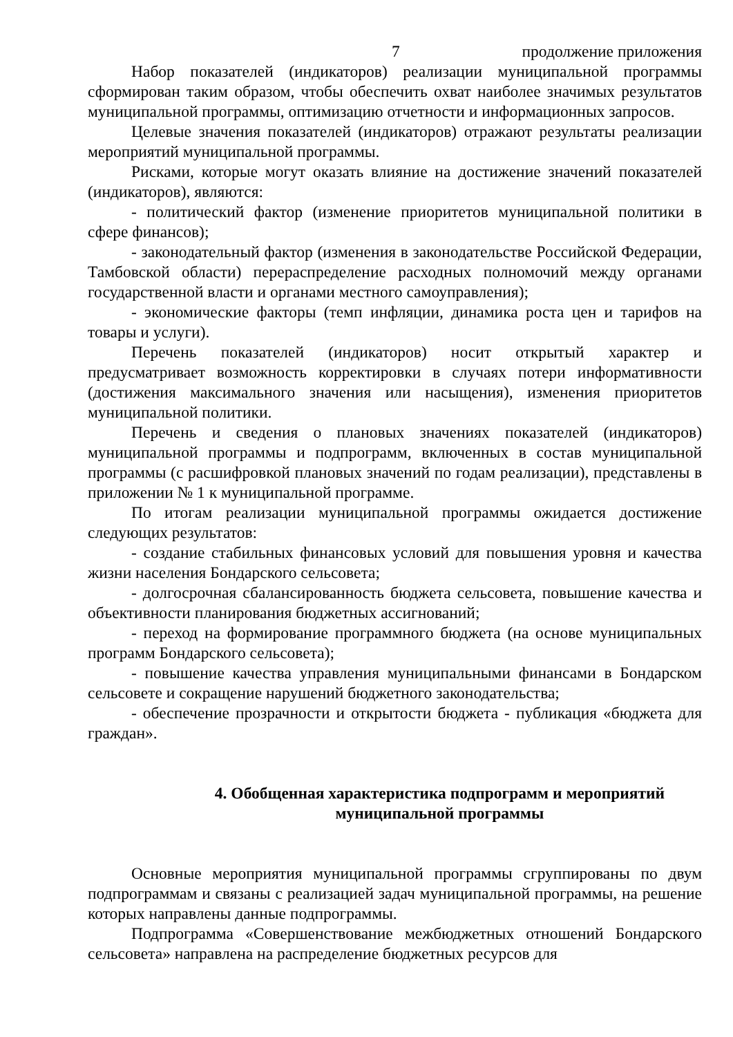7 продолжение приложения
Набор показателей (индикаторов) реализации муниципальной программы сформирован таким образом, чтобы обеспечить охват наиболее значимых результатов муниципальной программы, оптимизацию отчетности и информационных запросов.
Целевые значения показателей (индикаторов) отражают результаты реализации мероприятий муниципальной программы.
Рисками, которые могут оказать влияние на достижение значений показателей (индикаторов), являются:
- политический фактор (изменение приоритетов муниципальной политики в сфере финансов);
- законодательный фактор (изменения в законодательстве Российской Федерации, Тамбовской области) перераспределение расходных полномочий между органами государственной власти и органами местного самоуправления);
- экономические факторы (темп инфляции, динамика роста цен и тарифов на товары и услуги).
Перечень показателей (индикаторов) носит открытый характер и предусматривает возможность корректировки в случаях потери информативности (достижения максимального значения или насыщения), изменения приоритетов муниципальной политики.
Перечень и сведения о плановых значениях показателей (индикаторов) муниципальной программы и подпрограмм, включенных в состав муниципальной программы (с расшифровкой плановых значений по годам реализации), представлены в приложении № 1 к муниципальной программе.
По итогам реализации муниципальной программы ожидается достижение следующих результатов:
- создание стабильных финансовых условий для повышения уровня и качества жизни населения Бондарского сельсовета;
- долгосрочная сбалансированность бюджета сельсовета, повышение качества и объективности планирования бюджетных ассигнований;
- переход на формирование программного бюджета (на основе муниципальных программ Бондарского сельсовета);
- повышение качества управления муниципальными финансами в Бондарском сельсовете и сокращение нарушений бюджетного законодательства;
- обеспечение прозрачности и открытости бюджета - публикация «бюджета для граждан».
4. Обобщенная характеристика подпрограмм и мероприятий муниципальной программы
Основные мероприятия муниципальной программы сгруппированы по двум подпрограммам и связаны с реализацией задач муниципальной программы, на решение которых направлены данные подпрограммы.
Подпрограмма «Совершенствование межбюджетных отношений Бондарского сельсовета» направлена на распределение бюджетных ресурсов для